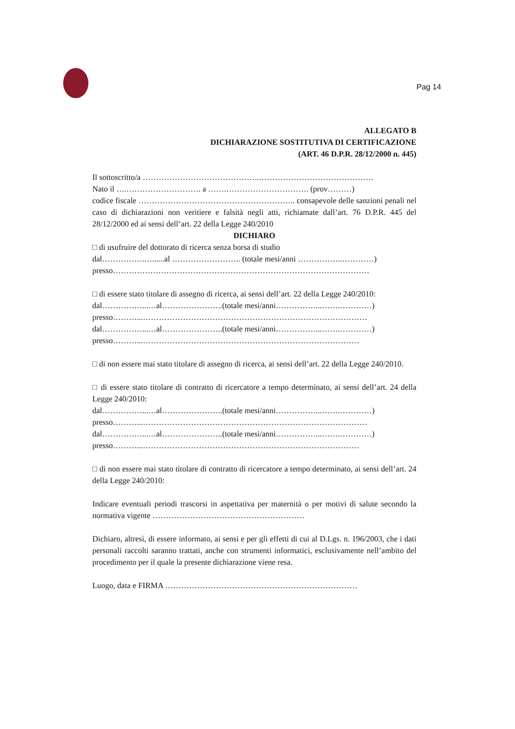Pag 14
ALLEGATO B
DICHIARAZIONE SOSTITUTIVA DI CERTIFICAZIONE
(ART. 46 D.P.R. 28/12/2000 n. 445)
Il sottoscritto/a ……………………………………..…………………………………….
Nato il ….………………………. a …….…………………………. (prov………)
codice fiscale ………………………………………………….. consapevole delle sanzioni penali nel caso di dichiarazioni non veritiere e falsità negli atti, richiamate dall’art. 76 D.P.R. 445 del 28/12/2000 ed ai sensi dell’art. 22 della Legge 240/2010
DICHIARO
□ di usufruire del dottorato di ricerca senza borsa di studio
dal…………….…......al …………………….. (totale mesi/anni ……………..…………)
presso……………………………………………………………………………………
□ di essere stato titolare di assegno di ricerca, ai sensi dell’art. 22 della Legge 240/2010:
dal……………...…al…………………..(totale mesi/anni……………...…….…………)
presso………...…………………………………………………………………………
dal……………...…al…………………..(totale mesi/anni……………...…….…………)
presso………...………………………………………………………………………
□ di non essere mai stato titolare di assegno di ricerca, ai sensi dell’art. 22 della Legge 240/2010.
□ di essere stato titolare di contratto di ricercatore a tempo determinato, ai sensi dell’art. 24 della Legge 240/2010:
dal……………...…al…………………..(totale mesi/anni……………...…….…………)
presso………...…………………………………………………………………………
dal……………...…al…………………..(totale mesi/anni……………...…….…………)
presso………...………………………………………………………………………
□ di non essere mai stato titolare di contratto di ricercatore a tempo determinato, ai sensi dell’art. 24 della Legge 240/2010:
Indicare eventuali periodi trascorsi in aspettativa per maternità o per motivi di salute secondo la normativa vigente …………………………………………………
Dichiaro, altresì, di essere informato, ai sensi e per gli effetti di cui al D.Lgs. n. 196/2003, che i dati personali raccolti saranno trattati, anche con strumenti informatici, esclusivamente nell’ambito del procedimento per il quale la presente dichiarazione viene resa.
Luogo, data e FIRMA ………………………………………………………………